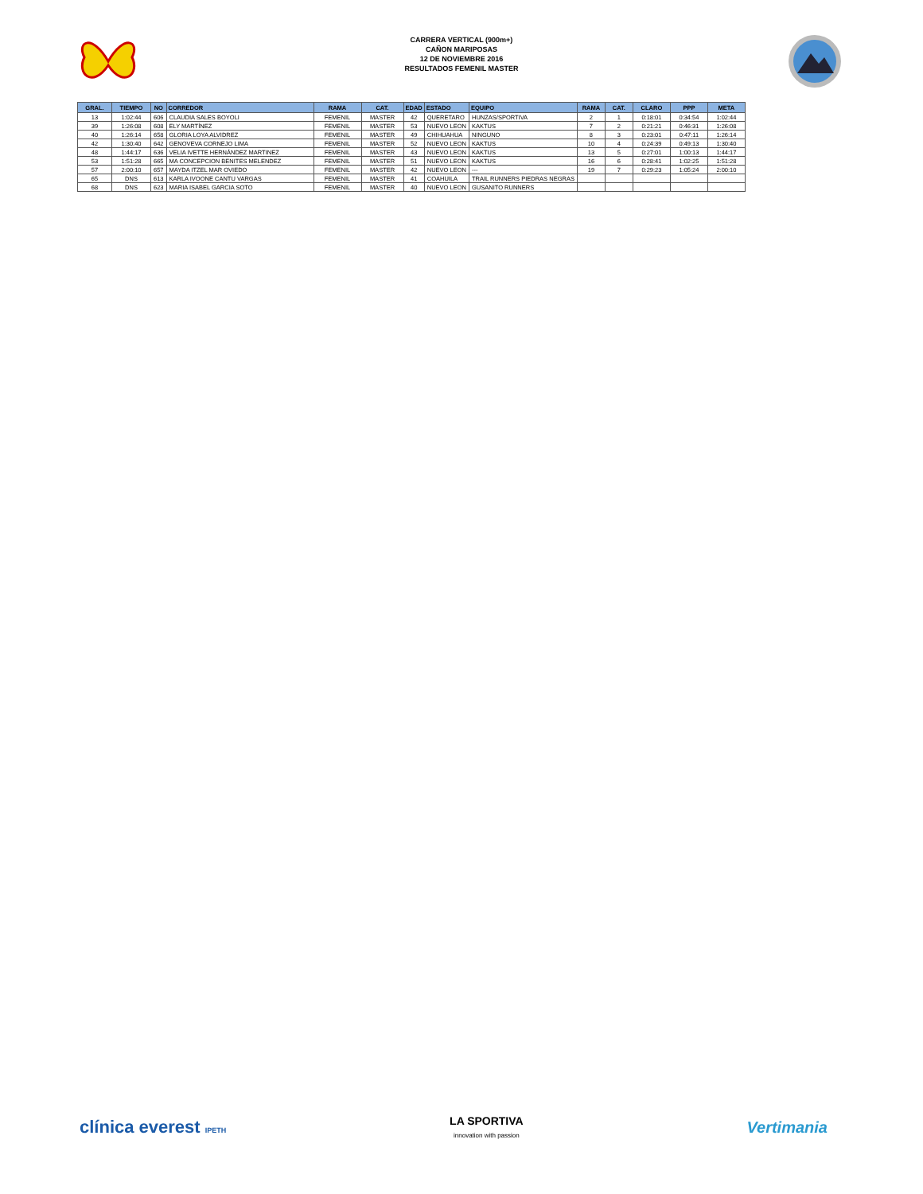CARRERA VERTICAL (900m+)
CAÑON MARIPOSAS
12 DE NOVIEMBRE 2016
RESULTADOS FEMENIL MASTER
| GRAL. | TIEMPO | NO | CORREDOR | RAMA | CAT. | EDAD | ESTADO | EQUIPO | RAMA | CAT. | CLARO | PPP | META |
| --- | --- | --- | --- | --- | --- | --- | --- | --- | --- | --- | --- | --- | --- |
| 13 | 1:02:44 | 606 | CLAUDIA SALES BOYOLI | FEMENIL | MASTER | 42 | QUERETARO | HUNZAS/SPORTIVA | 2 | 1 | 0:18:01 | 0:34:54 | 1:02:44 |
| 39 | 1:26:08 | 608 | ELY MARTÍNEZ | FEMENIL | MASTER | 53 | NUEVO LEON | KAKTUS | 7 | 2 | 0:21:21 | 0:46:31 | 1:26:08 |
| 40 | 1:26:14 | 658 | GLORIA LOYA ALVIDREZ | FEMENIL | MASTER | 49 | CHIHUAHUA | NINGUNO | 8 | 3 | 0:23:01 | 0:47:11 | 1:26:14 |
| 42 | 1:30:40 | 642 | GENOVEVA CORNEJO LIMA | FEMENIL | MASTER | 52 | NUEVO LEON | KAKTUS | 10 | 4 | 0:24:39 | 0:49:13 | 1:30:40 |
| 48 | 1:44:17 | 636 | VELIA IVETTE HERNÁNDEZ MARTINEZ | FEMENIL | MASTER | 43 | NUEVO LEON | KAKTUS | 13 | 5 | 0:27:01 | 1:00:13 | 1:44:17 |
| 53 | 1:51:28 | 665 | MA CONCEPCION BENITES MELENDEZ | FEMENIL | MASTER | 51 | NUEVO LEON | KAKTUS | 16 | 6 | 0:28:41 | 1:02:25 | 1:51:28 |
| 57 | 2:00:10 | 657 | MAYDA ITZEL MAR OVIEDO | FEMENIL | MASTER | 42 | NUEVO LEON | --- | 19 | 7 | 0:29:23 | 1:05:24 | 2:00:10 |
| 65 | DNS | 613 | KARLA IVOONE CANTU VARGAS | FEMENIL | MASTER | 41 | COAHUILA | TRAIL RUNNERS PIEDRAS NEGRAS | | | | | |
| 68 | DNS | 623 | MARIA ISABEL GARCIA SOTO | FEMENIL | MASTER | 40 | NUEVO LEON | GUSANITO RUNNERS | | | | | |
clínica everest IPETH
LA SPORTIVA
innovation with passion
Vertimania